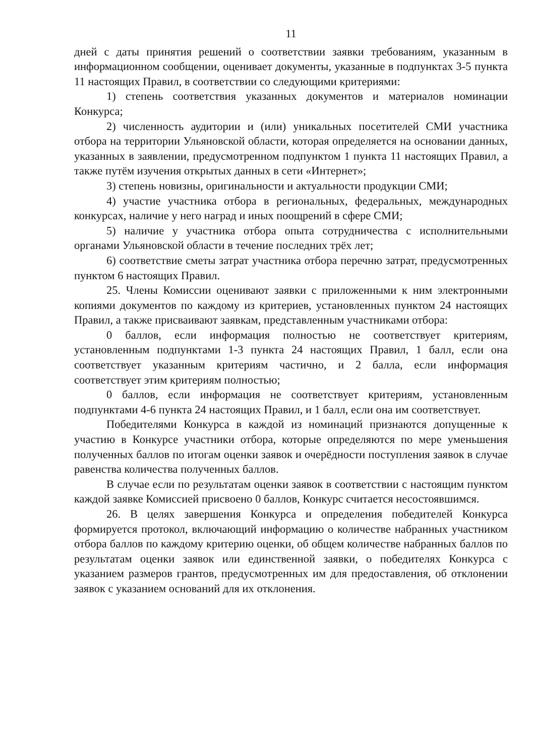11
дней с даты принятия решений о соответствии заявки требованиям, указанным в информационном сообщении, оценивает документы, указанные в подпунктах 3-5 пункта 11 настоящих Правил, в соответствии со следующими критериями:
1) степень соответствия указанных документов и материалов номинации Конкурса;
2) численность аудитории и (или) уникальных посетителей СМИ участника отбора на территории Ульяновской области, которая определяется на основании данных, указанных в заявлении, предусмотренном подпунктом 1 пункта 11 настоящих Правил, а также путём изучения открытых данных в сети «Интернет»;
3) степень новизны, оригинальности и актуальности продукции СМИ;
4) участие участника отбора в региональных, федеральных, международных конкурсах, наличие у него наград и иных поощрений в сфере СМИ;
5) наличие у участника отбора опыта сотрудничества с исполнительными органами Ульяновской области в течение последних трёх лет;
6) соответствие сметы затрат участника отбора перечню затрат, предусмотренных пунктом 6 настоящих Правил.
25. Члены Комиссии оценивают заявки с приложенными к ним электронными копиями документов по каждому из критериев, установленных пунктом 24 настоящих Правил, а также присваивают заявкам, представленным участниками отбора:
0 баллов, если информация полностью не соответствует критериям, установленным подпунктами 1-3 пункта 24 настоящих Правил, 1 балл, если она соответствует указанным критериям частично, и 2 балла, если информация соответствует этим критериям полностью;
0 баллов, если информация не соответствует критериям, установленным подпунктами 4-6 пункта 24 настоящих Правил, и 1 балл, если она им соответствует.
Победителями Конкурса в каждой из номинаций признаются допущенные к участию в Конкурсе участники отбора, которые определяются по мере уменьшения полученных баллов по итогам оценки заявок и очерёдности поступления заявок в случае равенства количества полученных баллов.
В случае если по результатам оценки заявок в соответствии с настоящим пунктом каждой заявке Комиссией присвоено 0 баллов, Конкурс считается несостоявшимся.
26. В целях завершения Конкурса и определения победителей Конкурса формируется протокол, включающий информацию о количестве набранных участником отбора баллов по каждому критерию оценки, об общем количестве набранных баллов по результатам оценки заявок или единственной заявки, о победителях Конкурса с указанием размеров грантов, предусмотренных им для предоставления, об отклонении заявок с указанием оснований для их отклонения.